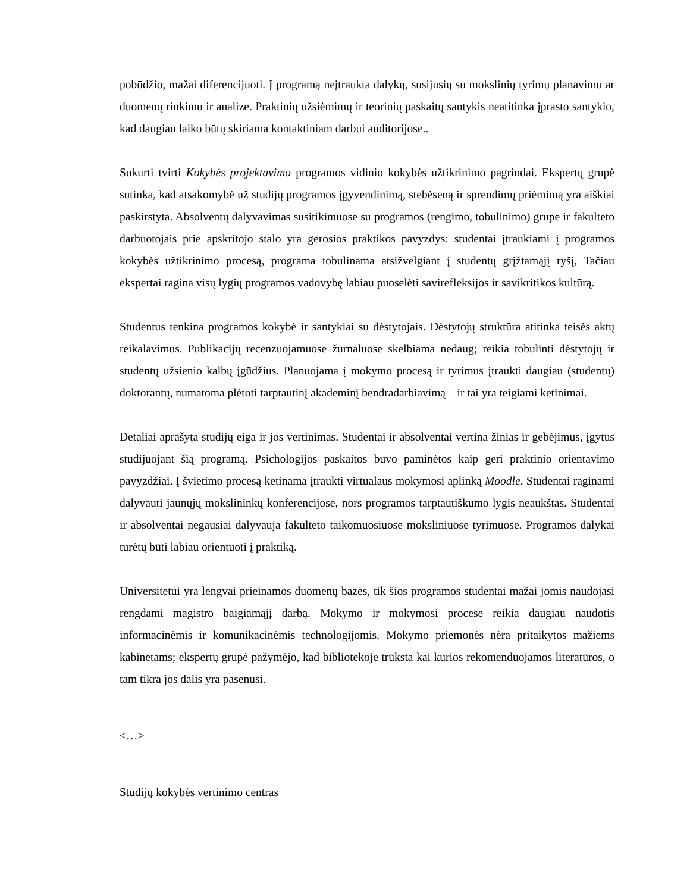pobūdžio, mažai diferencijuoti. Į programą neįtraukta dalykų, susijusių su mokslinių tyrimų planavimu ar duomenų rinkimu ir analize. Praktinių užsiėmimų ir teorinių paskaitų santykis neatitinka įprasto santykio, kad daugiau laiko būtų skiriama kontaktiniam darbui auditorijose..
Sukurti tvirti Kokybės projektavimo programos vidinio kokybės užtikrinimo pagrindai. Ekspertų grupė sutinka, kad atsakomybė už studijų programos įgyvendinimą, stebėseną ir sprendimų priėmimą yra aiškiai paskirstyta. Absolventų dalyvavimas susitikimuose su programos (rengimo, tobulinimo) grupe ir fakulteto darbuotojais prie apskritojo stalo yra gerosios praktikos pavyzdys: studentai įtraukiami į programos kokybės užtikrinimo procesą, programa tobulinama atsižvelgiant į studentų grįžtamąjį ryšį, Tačiau ekspertai ragina visų lygių programos vadovybę labiau puoselėti savirefleksijos ir savikritikos kultūrą.
Studentus tenkina programos kokybė ir santykiai su dėstytojais. Dėstytojų struktūra atitinka teisės aktų reikalavimus. Publikacijų recenzuojamuose žurnaluose skelbiama nedaug; reikia tobulinti dėstytojų ir studentų užsienio kalbų įgūdžius. Planuojama į mokymo procesą ir tyrimus įtraukti daugiau (studentų) doktorantų, numatoma plėtoti tarptautinį akademinį bendradarbiavimą – ir tai yra teigiami ketinimai.
Detaliai aprašyta studijų eiga ir jos vertinimas. Studentai ir absolventai vertina žinias ir gebėjimus, įgytus studijuojant šią programą. Psichologijos paskaitos buvo paminėtos kaip geri praktinio orientavimo pavyzdžiai. Į švietimo procesą ketinama įtraukti virtualaus mokymosi aplinką Moodle. Studentai raginami dalyvauti jaunųjų mokslininkų konferencijose, nors programos tarptautiškumo lygis neaukštas. Studentai ir absolventai negausiai dalyvauja fakulteto taikomuosiuose moksliniuose tyrimuose. Programos dalykai turėtų būti labiau orientuoti į praktiką.
Universitetui yra lengvai prieinamos duomenų bazės, tik šios programos studentai mažai jomis naudojasi rengdami magistro baigiamąjį darbą. Mokymo ir mokymosi procese reikia daugiau naudotis informacinėmis ir komunikacinėmis technologijomis. Mokymo priemonės nėra pritaikytos mažiems kabinetams; ekspertų grupė pažymėjo, kad bibliotekoje trūksta kai kurios rekomenduojamos literatūros, o tam tikra jos dalis yra pasenusi.
<…>
Studijų kokybės vertinimo centras